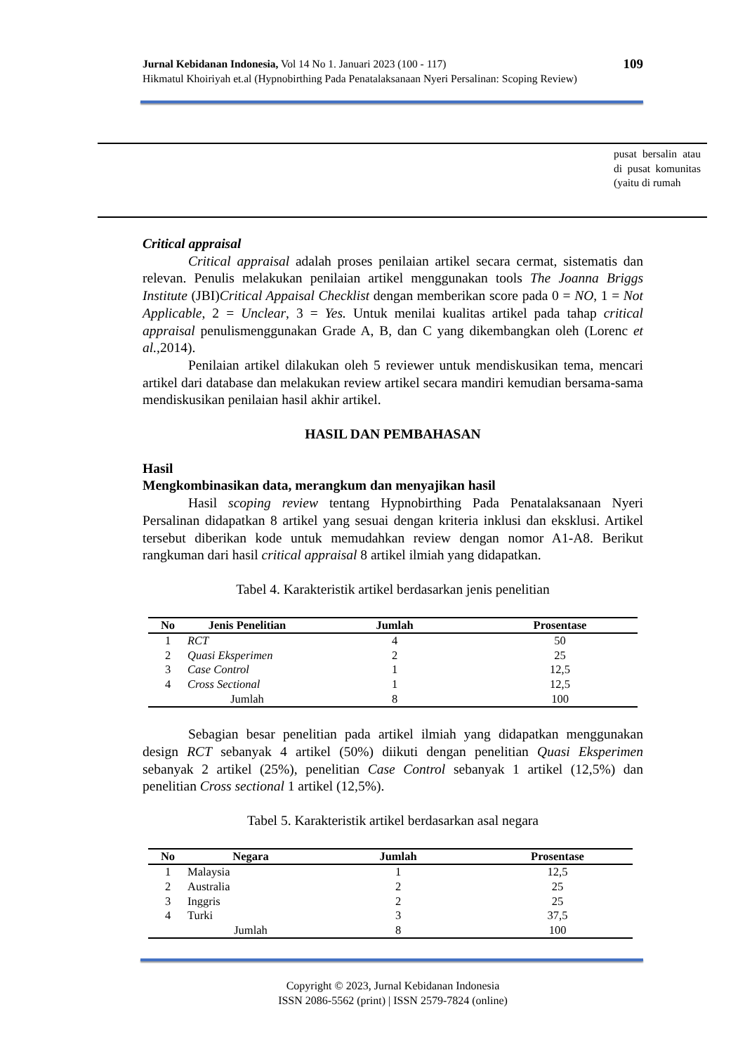109 Jurnal Kebidanan Indonesia, Vol 14 No 1. Januari 2023 (100 - 117)
Hikmatul Khoiriyah et.al (Hypnobirthing Pada Penatalaksanaan Nyeri Persalinan: Scoping Review)
pusat bersalin atau di pusat komunitas (yaitu di rumah
Critical appraisal
Critical appraisal adalah proses penilaian artikel secara cermat, sistematis dan relevan. Penulis melakukan penilaian artikel menggunakan tools The Joanna Briggs Institute (JBI)Critical Appaisal Checklist dengan memberikan score pada 0 = NO, 1 = Not Applicable, 2 = Unclear, 3 = Yes. Untuk menilai kualitas artikel pada tahap critical appraisal penulismenggunakan Grade A, B, dan C yang dikembangkan oleh (Lorenc et al.,2014).
Penilaian artikel dilakukan oleh 5 reviewer untuk mendiskusikan tema, mencari artikel dari database dan melakukan review artikel secara mandiri kemudian bersama-sama mendiskusikan penilaian hasil akhir artikel.
HASIL DAN PEMBAHASAN
Hasil
Mengkombinasikan data, merangkum dan menyajikan hasil
Hasil scoping review tentang Hypnobirthing Pada Penatalaksanaan Nyeri Persalinan didapatkan 8 artikel yang sesuai dengan kriteria inklusi dan eksklusi. Artikel tersebut diberikan kode untuk memudahkan review dengan nomor A1-A8. Berikut rangkuman dari hasil critical appraisal 8 artikel ilmiah yang didapatkan.
Tabel 4. Karakteristik artikel berdasarkan jenis penelitian
| No | Jenis Penelitian | Jumlah | Prosentase |
| --- | --- | --- | --- |
| 1 | RCT | 4 | 50 |
| 2 | Quasi Eksperimen | 2 | 25 |
| 3 | Case Control | 1 | 12,5 |
| 4 | Cross Sectional | 1 | 12,5 |
| | Jumlah | 8 | 100 |
Sebagian besar penelitian pada artikel ilmiah yang didapatkan menggunakan design RCT sebanyak 4 artikel (50%) diikuti dengan penelitian Quasi Eksperimen sebanyak 2 artikel (25%), penelitian Case Control sebanyak 1 artikel (12,5%) dan penelitian Cross sectional 1 artikel (12,5%).
Tabel 5. Karakteristik artikel berdasarkan asal negara
| No | Negara | Jumlah | Prosentase |
| --- | --- | --- | --- |
| 1 | Malaysia | 1 | 12,5 |
| 2 | Australia | 2 | 25 |
| 3 | Inggris | 2 | 25 |
| 4 | Turki | 3 | 37,5 |
| | Jumlah | 8 | 100 |
Copyright © 2023, Jurnal Kebidanan Indonesia
ISSN 2086-5562 (print) | ISSN 2579-7824 (online)